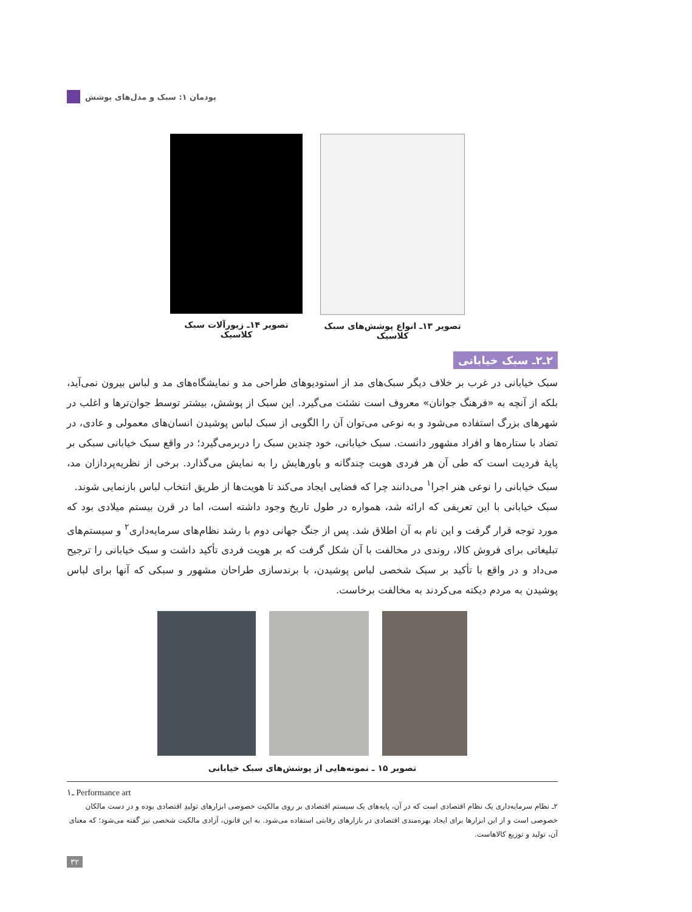پودمان ۱: سبک و مدل‌های پوشش
تصویر ۱۳ـ انواع پوشش‌های سبک
کلاسیک
تصویر ۱۴ـ زیورآلات سبک
کلاسیک
۲ـ۲ـ سبک خیابانی
سبک خیابانی در غرب بر خلاف دیگر سبک‌های مد از استودیوهای طراحی مد و نمایشگاه‌های مد و لباس بیرون نمی‌آید، بلکه از آنچه به «فرهنگ جوانان» معروف است نشئت می‌گیرد. این سبک از پوشش، بیشتر توسط جوان‌ترها و اغلب در شهرهای بزرگ استفاده می‌شود و به نوعی می‌توان آن را الگویی از سبک لباس پوشیدن انسان‌های معمولی و عادی، در تضاد با ستاره‌ها و افراد مشهور دانست. سبک خیابانی، خود چندین سبک را دربرمی‌گیرد؛ در واقع سبک خیابانی سبکی بر پایهٔ فردیت است که طی آن هر فردی هویت چندگانه و باورهایش را به نمایش می‌گذارد. برخی از نظریه‌پردازان مد، سبک خیابانی را نوعی هنر اجرا<sup>۱</sup> می‌دانند چرا که فضایی ایجاد می‌کند تا هویت‌ها از طریق انتخاب لباس بازنمایی شوند.
سبک خیابانی با این تعریفی که ارائه شد، همواره در طول تاریخ وجود داشته است، اما در قرن بیستم میلادی بود که مورد توجه قرار گرفت و این نام به آن اطلاق شد. پس از جنگ جهانی دوم با رشد نظام‌های سرمایه‌داری<sup>۲</sup> و سیستم‌های تبلیغاتی برای فروش کالا، روندی در مخالفت با آن شکل گرفت که بر هویت فردی تأکید داشت و سبک خیابانی را ترجیح می‌داد و در واقع با تأکید بر سبک شخصی لباس پوشیدن، با برندسازی طراحان مشهور و سبکی که آنها برای لباس پوشیدن به مردم دیکته می‌کردند به مخالفت برخاست.
تصویر ۱۵ ـ نمونه‌هایی از پوشش‌های سبک خیابانی
۱ـ Performance art
۲ـ نظام سرمایه‌داری یک نظام اقتصادی است که در آن، پایه‌های یک سیستم اقتصادی بر روی مالکیت خصوصی ابزارهای تولیدِ اقتصادی بوده و در دست مالکان خصوصی است و از این ابزارها برای ایجاد بهره‌مندی اقتصادی در بازارهای رقابتی استفاده می‌شود. به این قانون، آزادی مالکیت شخصی نیز گفته می‌شود؛ که معنای آن، تولید و توزیع کالاهاست.
۳۲